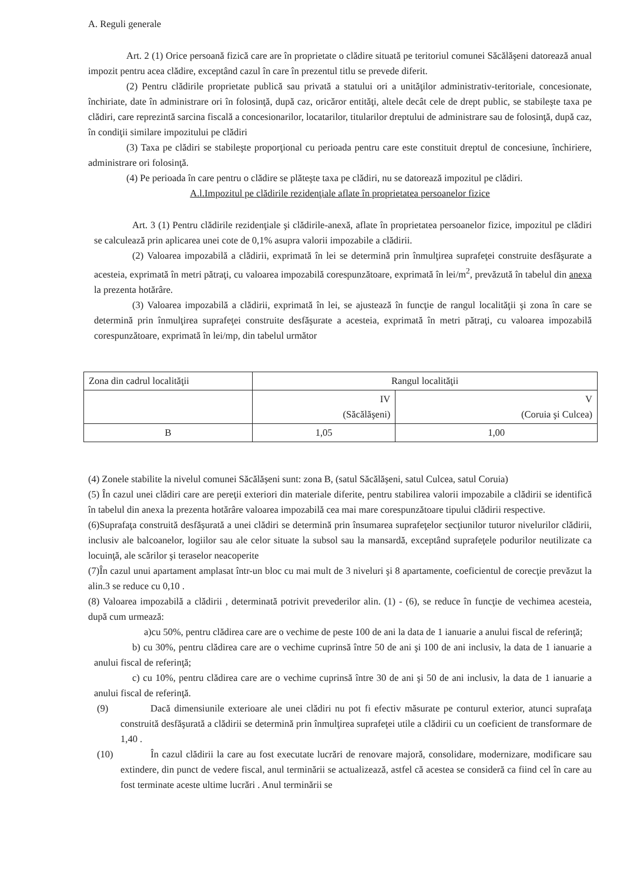A. Reguli generale
Art. 2 (1) Orice persoană fizică care are în proprietate o clădire situată pe teritoriul comunei Săcălăşeni datorează anual impozit pentru acea clădire, exceptând cazul în care în prezentul titlu se prevede diferit.
(2) Pentru clădirile proprietate publică sau privată a statului ori a unităţilor administrativ-teritoriale, concesionate, închiriate, date în administrare ori în folosinţă, după caz, oricăror entităţi, altele decât cele de drept public, se stabileşte taxa pe clădiri, care reprezintă sarcina fiscală a concesionarilor, locatarilor, titularilor dreptului de administrare sau de folosinţă, după caz, în condiţii similare impozitului pe clădiri
(3) Taxa pe clădiri se stabileşte proporţional cu perioada pentru care este constituit dreptul de concesiune, închiriere, administrare ori folosinţă.
(4) Pe perioada în care pentru o clădire se plăteşte taxa pe clădiri, nu se datorează impozitul pe clădiri.
A.l.Impozitul pe clădirile rezidenţiale aflate în proprietatea persoanelor fizice
Art. 3 (1) Pentru clădirile rezidenţiale şi clădirile-anexă, aflate în proprietatea persoanelor fizice, impozitul pe clădiri se calculează prin aplicarea unei cote de 0,1% asupra valorii impozabile a clădirii.
(2) Valoarea impozabilă a clădirii, exprimată în lei se determină prin înmulţirea suprafeţei construite desfăşurate a acesteia, exprimată în metri pătraţi, cu valoarea impozabilă corespunzătoare, exprimată în lei/m<sup>2</sup>, prevăzută în tabelul din anexa la prezenta hotărâre.
(3) Valoarea impozabilă a clădirii, exprimată în lei, se ajustează în funcţie de rangul localităţii şi zona în care se determină prin înmulţirea suprafeţei construite desfăşurate a acesteia, exprimată în metri pătraţi, cu valoarea impozabilă corespunzătoare, exprimată în lei/mp, din tabelul următor
| Zona din cadrul localităţii | Rangul localităţii | |
| | IV (Săcălăşeni) | V (Coruia şi Culcea) |
| B | 1,05 | 1,00 |
(4) Zonele stabilite la nivelul comunei Săcălăşeni sunt: zona B, (satul Săcălăşeni, satul Culcea, satul Coruia)
(5) În cazul unei clădiri care are pereţii exteriori din materiale diferite, pentru stabilirea valorii impozabile a clădirii se identifică în tabelul din anexa la prezenta hotărâre valoarea impozabilă cea mai mare corespunzătoare tipului clădirii respective.
(6)Suprafaţa construită desfăşurată a unei clădiri se determină prin însumarea suprafeţelor secţiunilor tuturor nivelurilor clădirii, inclusiv ale balcoanelor, logiilor sau ale celor situate la subsol sau la mansardă, exceptând suprafeţele podurilor neutilizate ca locuinţă, ale scărilor şi teraselor neacoperite
(7)În cazul unui apartament amplasat într-un bloc cu mai mult de 3 niveluri şi 8 apartamente, coeficientul de corecţie prevăzut la alin.3 se reduce cu 0,10 .
(8) Valoarea impozabilă a clădirii , determinată potrivit prevederilor alin. (1) - (6), se reduce în funcţie de vechimea acesteia, după cum urmează:
a)cu 50%, pentru clădirea care are o vechime de peste 100 de ani la data de 1 ianuarie a anului fiscal de referinţă;
b) cu 30%, pentru clădirea care are o vechime cuprinsă între 50 de ani şi 100 de ani inclusiv, la data de 1 ianuarie a anului fiscal de referinţă;
c) cu 10%, pentru clădirea care are o vechime cuprinsă între 30 de ani şi 50 de ani inclusiv, la data de 1 ianuarie a anului fiscal de referinţă.
(9) Dacă dimensiunile exterioare ale unei clădiri nu pot fi efectiv măsurate pe conturul exterior, atunci suprafaţa construită desfăşurată a clădirii se determină prin înmulţirea suprafeţei utile a clădirii cu un coeficient de transformare de 1,40 .
(10) În cazul clădirii la care au fost executate lucrări de renovare majoră, consolidare, modernizare, modificare sau extindere, din punct de vedere fiscal, anul terminării se actualizează, astfel că acestea se consideră ca fiind cel în care au fost terminate aceste ultime lucrări . Anul terminării se